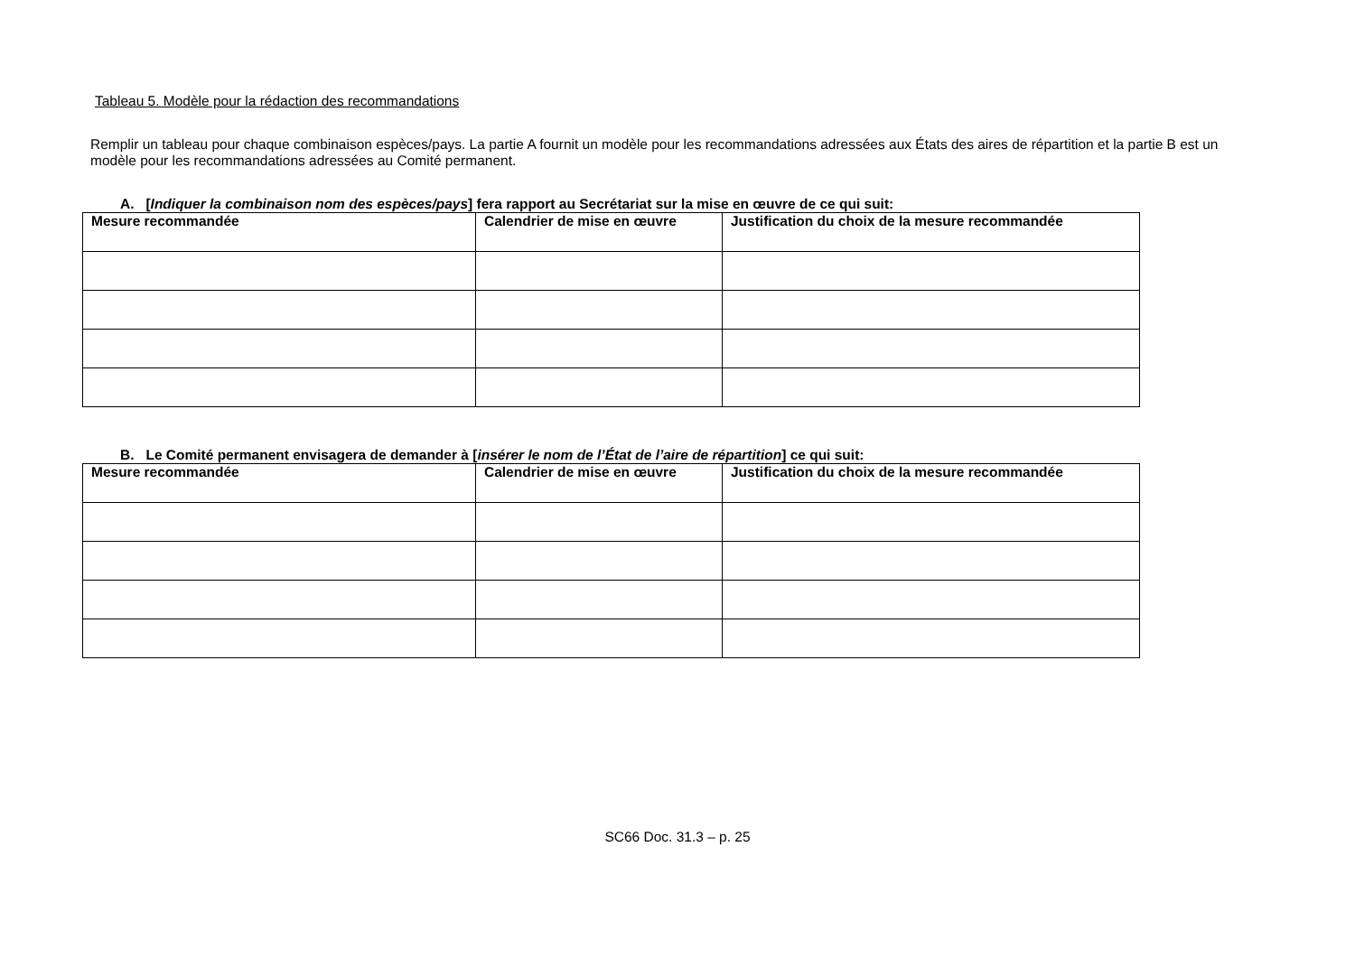Tableau 5. Modèle pour la rédaction des recommandations
Remplir un tableau pour chaque combinaison espèces/pays. La partie A fournit un modèle pour les recommandations adressées aux États des aires de répartition et la partie B est un modèle pour les recommandations adressées au Comité permanent.
A. [Indiquer la combinaison nom des espèces/pays] fera rapport au Secrétariat sur la mise en œuvre de ce qui suit:
| Mesure recommandée | Calendrier de mise en œuvre | Justification du choix de la mesure recommandée |
| --- | --- | --- |
B. Le Comité permanent envisagera de demander à [insérer le nom de l’État de l’aire de répartition] ce qui suit:
| Mesure recommandée | Calendrier de mise en œuvre | Justification du choix de la mesure recommandée |
| --- | --- | --- |
SC66 Doc. 31.3 – p. 25